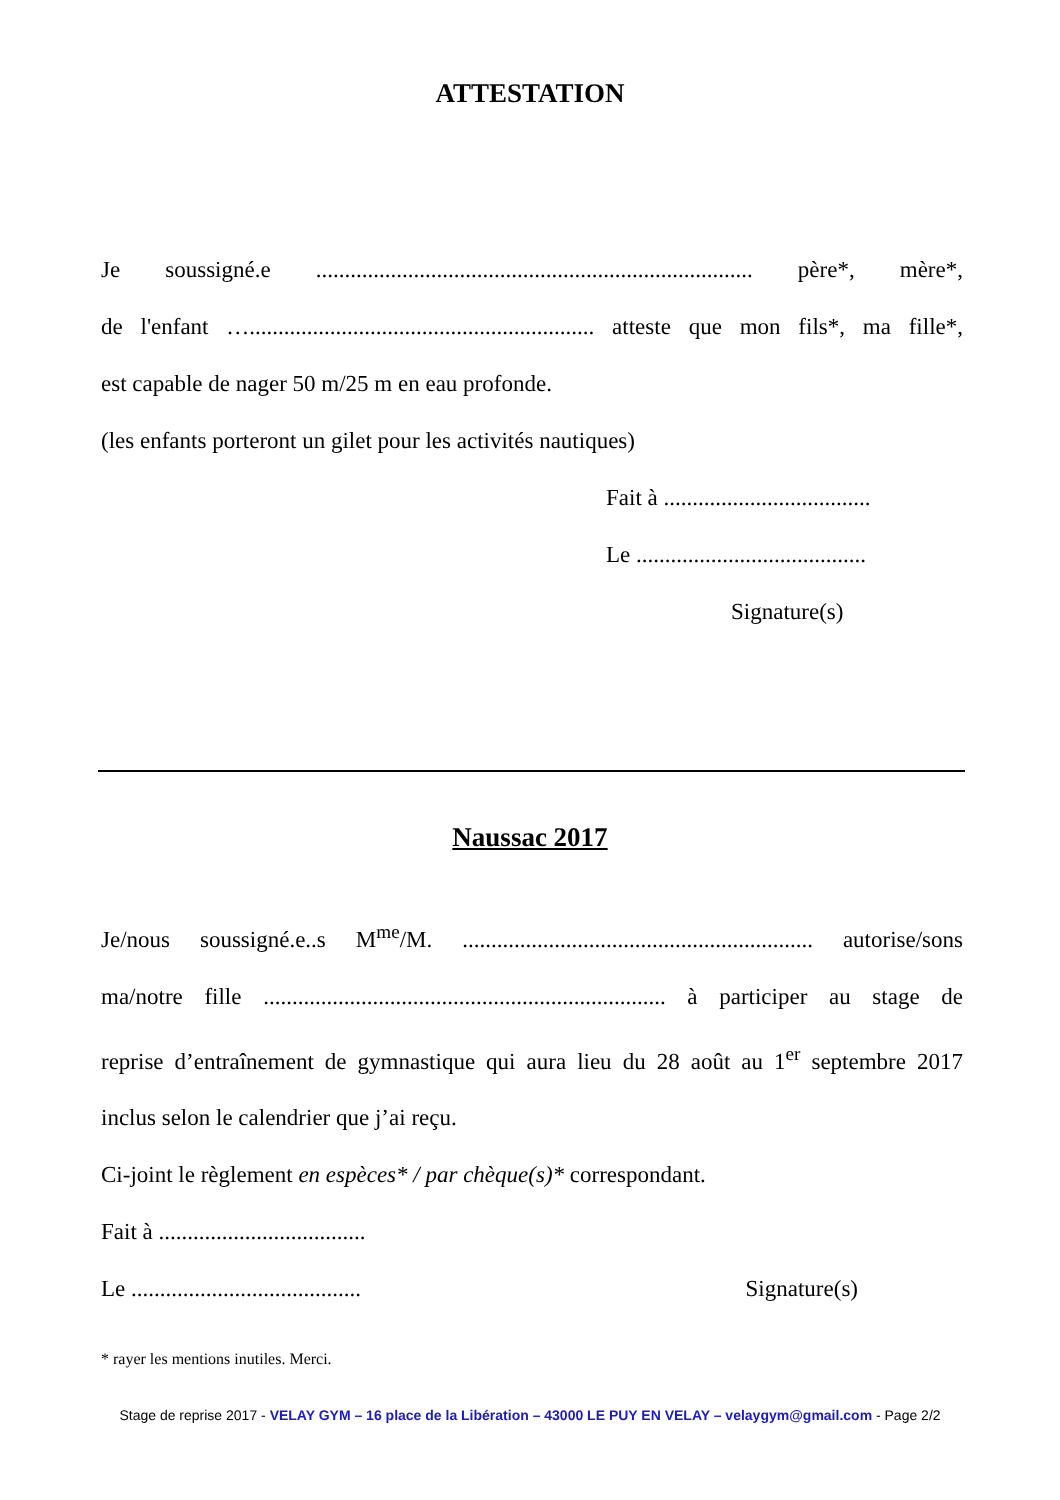ATTESTATION
Je soussigné.e ............................................................................ père*, mère*,
de l'enfant …............................................................ atteste que mon fils*, ma fille*,
est capable de nager 50 m/25 m en eau profonde.
(les enfants porteront un gilet pour les activités nautiques)
Fait à ....................................
Le ........................................
Signature(s)
Naussac 2017
Je/nous soussigné.e..s M<sup>me</sup>/M. ............................................................. autorise/sons
ma/notre fille ...................................................................... à participer au stage de
reprise d’entraînement de gymnastique qui aura lieu du 28 août au 1<sup>er</sup> septembre 2017
inclus selon le calendrier que j’ai reçu.
Ci-joint le règlement en espèces* / par chèque(s)* correspondant.
Fait à ....................................
Le ........................................ Signature(s)
* rayer les mentions inutiles. Merci.
Stage de reprise 2017 - VELAY GYM – 16 place de la Libération – 43000 LE PUY EN VELAY – velaygym@gmail.com - Page 2/2